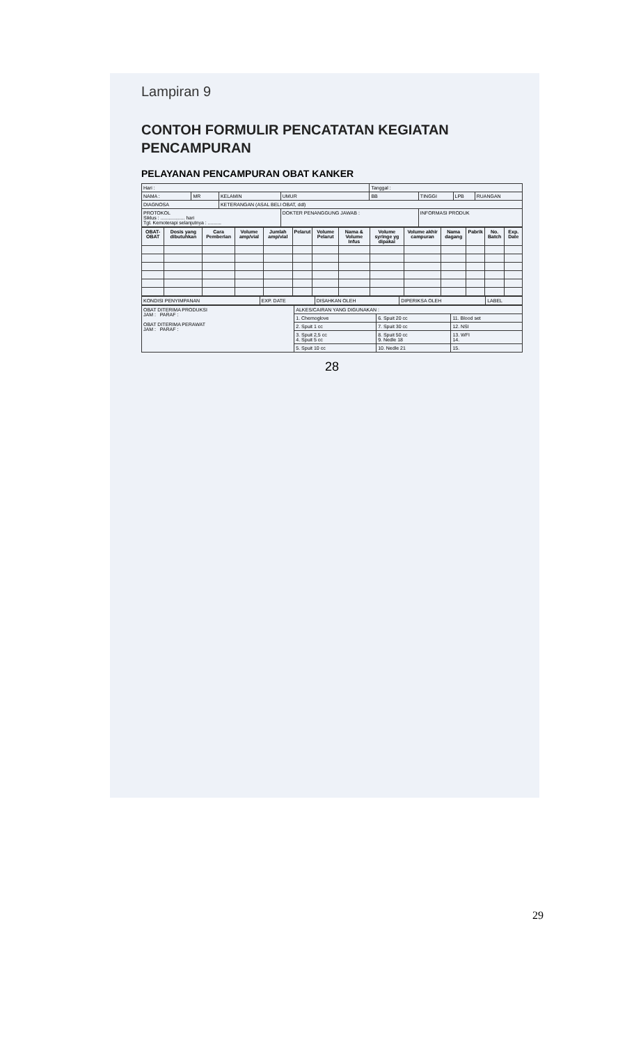Lampiran 9
CONTOH FORMULIR PENCATATAN KEGIATAN PENCAMPURAN
PELAYANAN PENCAMPURAN OBAT KANKER
| Hari : | | | | Tanggal : | | | |
| NAMA : | MR | KELAMIN | UMUR | BB | TINGGI | LPB | RUANGAN |
| DIAGNOSA | | KETERANGAN (ASAL BELI OBAT, ddl) | | | | | |
| PROTOKOL Siklus : .................. hari Tgl. Kemoterapi selanjutnya : .......... | | | DOKTER PENANGGUNG JAWAB : | | INFORMASI PRODUK | | |
| OBAT-OBAT | Dosis yang dibutuhkan | Cara Pemberian | Volume amp/vial | Jumlah amp/vial | Pelarut | Volume Pelarut | Nama & Volume Infus | Volume syringe yg dipakai | Volume akhir campuran | Nama dagang | Pabrik | No. Batch | Exp. Date |
| --- | --- | --- | --- | --- | --- | --- | --- | --- | --- | --- | --- | --- | --- |
| KONDISI PENYIMPANAN | EXP. DATE | DISAHKAN OLEH | DIPERIKSA OLEH | LABEL |
| OBAT DITERIMA PRODUKSI JAM : PARAF : OBAT DITERIMA PERAWAT JAM : PARAF : | ALKES/CAIRAN YANG DIGUNAKAN : | | |
| | 1. Chemoglove | 6. Spuit 20 cc | 11. Blood set |
| | 2. Spuit 1 cc | 7. Spuit 30 cc | 12. NSI |
| | 3. Spuit 2,5 cc 4. Spuit 5 cc | 8. Spuit 50 cc 9. Nedle 18 | 13. WFI 14. |
| | 5. Spuit 10 cc | 10. Nedle 21 | 15. |
28
29